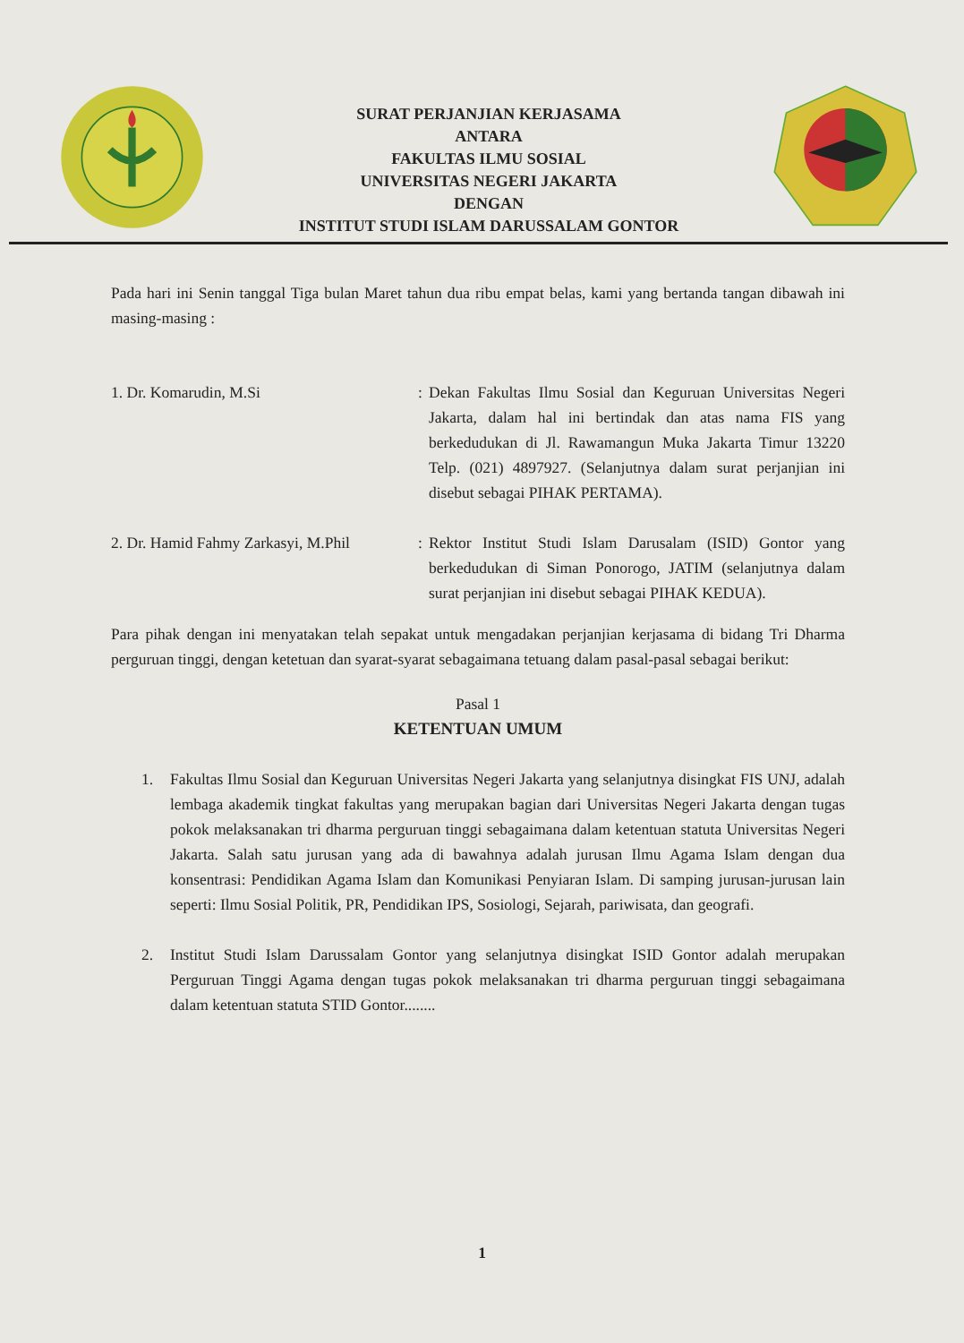SURAT PERJANJIAN KERJASAMA
ANTARA
FAKULTAS ILMU SOSIAL
UNIVERSITAS NEGERI JAKARTA
DENGAN
INSTITUT STUDI ISLAM DARUSSALAM GONTOR
Pada hari ini Senin tanggal Tiga bulan Maret tahun dua ribu empat belas, kami yang bertanda tangan dibawah ini masing-masing :
1. Dr. Komarudin, M.Si : Dekan Fakultas Ilmu Sosial dan Keguruan Universitas Negeri Jakarta, dalam hal ini bertindak dan atas nama FIS yang berkedudukan di Jl. Rawamangun Muka Jakarta Timur 13220 Telp. (021) 4897927. (Selanjutnya dalam surat perjanjian ini disebut sebagai PIHAK PERTAMA).
2. Dr. Hamid Fahmy Zarkasyi, M.Phil
: Rektor Institut Studi Islam Darusalam (ISID) Gontor yang berkedudukan di Siman Ponorogo, JATIM (selanjutnya dalam surat perjanjian ini disebut sebagai PIHAK KEDUA).
Para pihak dengan ini menyatakan telah sepakat untuk mengadakan perjanjian kerjasama di bidang Tri Dharma perguruan tinggi, dengan ketetuan dan syarat-syarat sebagaimana tetuang dalam pasal-pasal sebagai berikut:
Pasal 1
KETENTUAN UMUM
1. Fakultas Ilmu Sosial dan Keguruan Universitas Negeri Jakarta yang selanjutnya disingkat FIS UNJ, adalah lembaga akademik tingkat fakultas yang merupakan bagian dari Universitas Negeri Jakarta dengan tugas pokok melaksanakan tri dharma perguruan tinggi sebagaimana dalam ketentuan statuta Universitas Negeri Jakarta. Salah satu jurusan yang ada di bawahnya adalah jurusan Ilmu Agama Islam dengan dua konsentrasi: Pendidikan Agama Islam dan Komunikasi Penyiaran Islam. Di samping jurusan-jurusan lain seperti: Ilmu Sosial Politik, PR, Pendidikan IPS, Sosiologi, Sejarah, pariwisata, dan geografi.
2. Institut Studi Islam Darussalam Gontor yang selanjutnya disingkat ISID Gontor adalah merupakan Perguruan Tinggi Agama dengan tugas pokok melaksanakan tri dharma perguruan tinggi sebagaimana dalam ketentuan statuta STID Gontor........
1